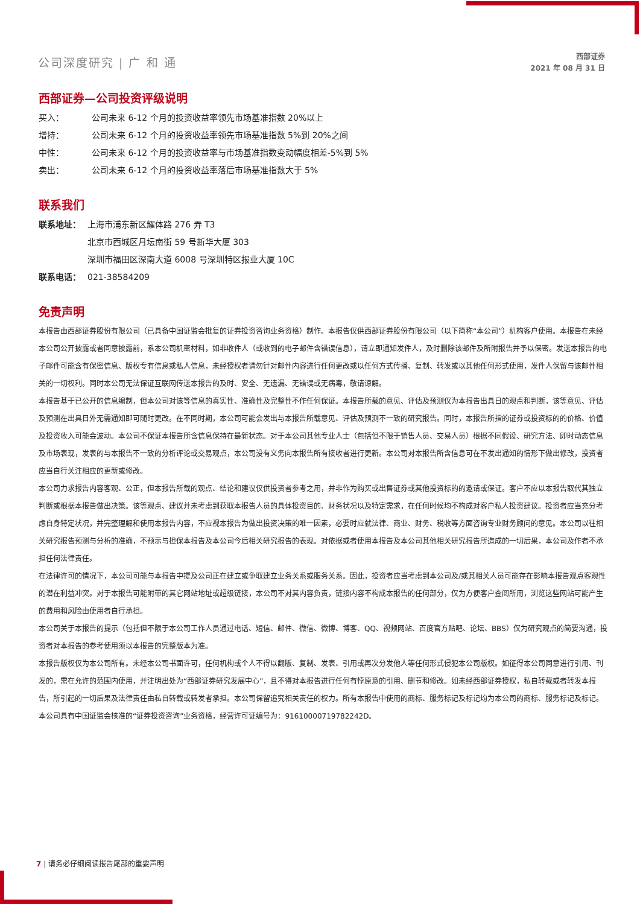公司深度研究 | 广 和 通
西部证券
2021 年 08 月 31 日
西部证券—公司投资评级说明
买入： 公司未来 6-12 个月的投资收益率领先市场基准指数 20%以上
增持： 公司未来 6-12 个月的投资收益率领先市场基准指数 5%到 20%之间
中性： 公司未来 6-12 个月的投资收益率与市场基准指数变动幅度相差-5%到 5%
卖出： 公司未来 6-12 个月的投资收益率落后市场基准指数大于 5%
联系我们
联系地址： 上海市浦东新区耀体路 276 弄 T3
北京市西城区月坛南街 59 号新华大厦 303
深圳市福田区深南大道 6008 号深圳特区报业大厦 10C
联系电话： 021-38584209
免责声明
本报告由西部证券股份有限公司（已具备中国证监会批复的证券投资咨询业务资格）制作。本报告仅供西部证券股份有限公司（以下简称“本公司”）机构客户使用。本报告在未经本公司公开披露或者同意披露前，系本公司机密材料，如非收件人（或收到的电子邮件含错误信息），请立即通知发件人，及时删除该邮件及所附报告并予以保密。发送本报告的电子邮件可能含有保密信息、版权专有信息或私人信息，未经授权者请勿针对邮件内容进行任何更改或以任何方式传播、复制、转发或以其他任何形式使用，发件人保留与该邮件相关的一切权利。同时本公司无法保证互联网传送本报告的及时、安全、无遗漏、无错误或无病毒，敬请谅解。
本报告基于已公开的信息编制，但本公司对该等信息的真实性、准确性及完整性不作任何保证。本报告所载的意见、评估及预测仅为本报告出具日的观点和判断，该等意见、评估及预测在出具日外无需通知即可随时更改。在不同时期，本公司可能会发出与本报告所载意见、评估及预测不一致的研究报告。同时，本报告所指的证券或投资标的的价格、价值及投资收入可能会波动。本公司不保证本报告所含信息保持在最新状态。对于本公司其他专业人士（包括但不限于销售人员、交易人员）根据不同假设、研究方法、即时动态信息及市场表现，发表的与本报告不一致的分析评论或交易观点，本公司没有义务向本报告所有接收者进行更新。本公司对本报告所含信息可在不发出通知的情形下做出修改，投资者应当自行关注相应的更新或修改。
本公司力求报告内容客观、公正，但本报告所载的观点、结论和建议仅供投资者参考之用，并非作为购买或出售证券或其他投资标的的邀请或保证。客户不应以本报告取代其独立判断或根据本报告做出决策。该等观点、建议并未考虑到获取本报告人员的具体投资目的、财务状况以及特定需求，在任何时候均不构成对客户私人投资建议。投资者应当充分考虑自身特定状况，并完整理解和使用本报告内容，不应视本报告为做出投资决策的唯一因素，必要时应就法律、商业、财务、税收等方面咨询专业财务顾问的意见。本公司以往相关研究报告预测与分析的准确，不预示与担保本报告及本公司今后相关研究报告的表现。对依据或者使用本报告及本公司其他相关研究报告所造成的一切后果，本公司及作者不承担任何法律责任。
在法律许可的情况下，本公司可能与本报告中提及公司正在建立或争取建立业务关系或服务关系。因此，投资者应当考虑到本公司及/或其相关人员可能存在影响本报告观点客观性的潜在利益冲突。对于本报告可能附带的其它网站地址或超级链接，本公司不对其内容负责，链接内容不构成本报告的任何部分，仅为方便客户查阅所用，浏览这些网站可能产生的费用和风险由使用者自行承担。
本公司关于本报告的提示（包括但不限于本公司工作人员通过电话、短信、邮件、微信、微博、博客、QQ、视频网站、百度官方贴吧、论坛、BBS）仅为研究观点的简要沟通，投资者对本报告的参考使用须以本报告的完整版本为准。
本报告版权仅为本公司所有。未经本公司书面许可，任何机构或个人不得以翻版、复制、发表、引用或再次分发他人等任何形式侵犯本公司版权。如征得本公司同意进行引用、刊发的，需在允许的范围内使用，并注明出处为“西部证券研究发展中心”，且不得对本报告进行任何有悖原意的引用、删节和修改。如未经西部证券授权，私自转载或者转发本报告，所引起的一切后果及法律责任由私自转载或转发者承担。本公司保留追究相关责任的权力。所有本报告中使用的商标、服务标记及标记均为本公司的商标、服务标记及标记。
本公司具有中国证监会核准的“证券投资咨询”业务资格，经营许可证编号为：91610000719782242D。
7 | 请务必仔细阅读报告尾部的重要声明